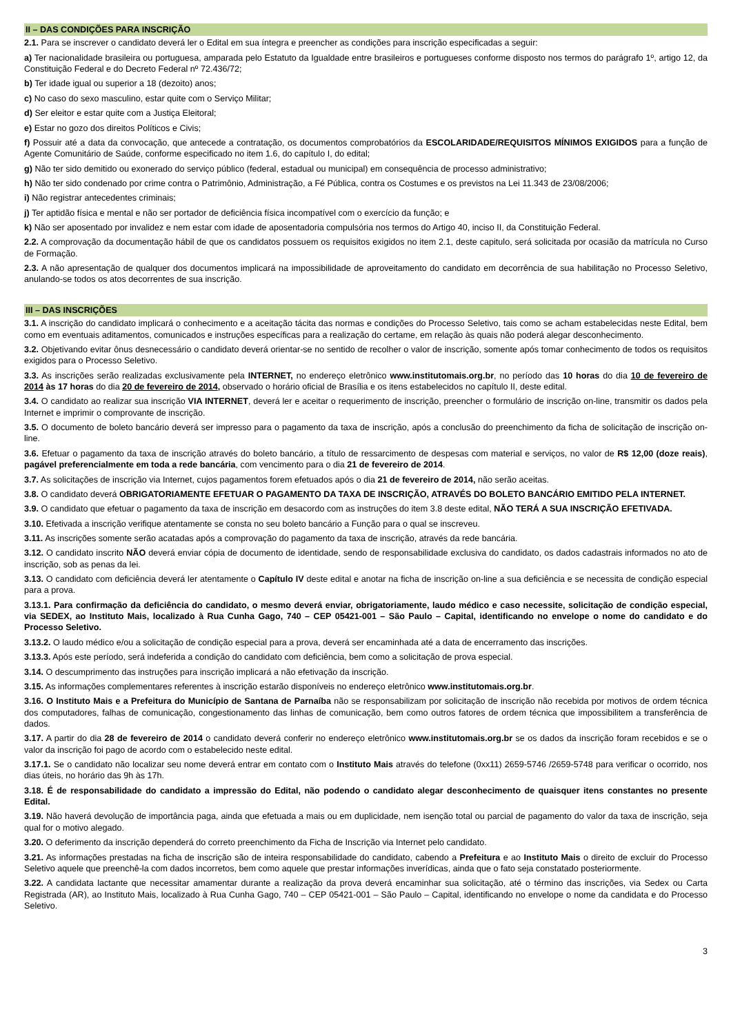II – DAS CONDIÇÕES PARA INSCRIÇÃO
2.1. Para se inscrever o candidato deverá ler o Edital em sua íntegra e preencher as condições para inscrição especificadas a seguir:
a) Ter nacionalidade brasileira ou portuguesa, amparada pelo Estatuto da Igualdade entre brasileiros e portugueses conforme disposto nos termos do parágrafo 1º, artigo 12, da Constituição Federal e do Decreto Federal nº 72.436/72;
b) Ter idade igual ou superior a 18 (dezoito) anos;
c) No caso do sexo masculino, estar quite com o Serviço Militar;
d) Ser eleitor e estar quite com a Justiça Eleitoral;
e) Estar no gozo dos direitos Políticos e Civis;
f) Possuir até a data da convocação, que antecede a contratação, os documentos comprobatórios da ESCOLARIDADE/REQUISITOS MÍNIMOS EXIGIDOS para a função de Agente Comunitário de Saúde, conforme especificado no item 1.6, do capítulo I, do edital;
g) Não ter sido demitido ou exonerado do serviço público (federal, estadual ou municipal) em consequência de processo administrativo;
h) Não ter sido condenado por crime contra o Patrimônio, Administração, a Fé Pública, contra os Costumes e os previstos na Lei 11.343 de 23/08/2006;
i) Não registrar antecedentes criminais;
j) Ter aptidão física e mental e não ser portador de deficiência física incompatível com o exercício da função; e
k) Não ser aposentado por invalidez e nem estar com idade de aposentadoria compulsória nos termos do Artigo 40, inciso II, da Constituição Federal.
2.2. A comprovação da documentação hábil de que os candidatos possuem os requisitos exigidos no item 2.1, deste capitulo, será solicitada por ocasião da matrícula no Curso de Formação.
2.3. A não apresentação de qualquer dos documentos implicará na impossibilidade de aproveitamento do candidato em decorrência de sua habilitação no Processo Seletivo, anulando-se todos os atos decorrentes de sua inscrição.
III – DAS INSCRIÇÕES
3.1. A inscrição do candidato implicará o conhecimento e a aceitação tácita das normas e condições do Processo Seletivo, tais como se acham estabelecidas neste Edital, bem como em eventuais aditamentos, comunicados e instruções específicas para a realização do certame, em relação às quais não poderá alegar desconhecimento.
3.2. Objetivando evitar ônus desnecessário o candidato deverá orientar-se no sentido de recolher o valor de inscrição, somente após tomar conhecimento de todos os requisitos exigidos para o Processo Seletivo.
3.3. As inscrições serão realizadas exclusivamente pela INTERNET, no endereço eletrônico www.institutomais.org.br, no período das 10 horas do dia 10 de fevereiro de 2014 às 17 horas do dia 20 de fevereiro de 2014, observado o horário oficial de Brasília e os itens estabelecidos no capítulo II, deste edital.
3.4. O candidato ao realizar sua inscrição VIA INTERNET, deverá ler e aceitar o requerimento de inscrição, preencher o formulário de inscrição on-line, transmitir os dados pela Internet e imprimir o comprovante de inscrição.
3.5. O documento de boleto bancário deverá ser impresso para o pagamento da taxa de inscrição, após a conclusão do preenchimento da ficha de solicitação de inscrição on-line.
3.6. Efetuar o pagamento da taxa de inscrição através do boleto bancário, a título de ressarcimento de despesas com material e serviços, no valor de R$ 12,00 (doze reais), pagável preferencialmente em toda a rede bancária, com vencimento para o dia 21 de fevereiro de 2014.
3.7. As solicitações de inscrição via Internet, cujos pagamentos forem efetuados após o dia 21 de fevereiro de 2014, não serão aceitas.
3.8. O candidato deverá OBRIGATORIAMENTE EFETUAR O PAGAMENTO DA TAXA DE INSCRIÇÃO, ATRAVÉS DO BOLETO BANCÁRIO EMITIDO PELA INTERNET.
3.9. O candidato que efetuar o pagamento da taxa de inscrição em desacordo com as instruções do item 3.8 deste edital, NÃO TERÁ A SUA INSCRIÇÃO EFETIVADA.
3.10. Efetivada a inscrição verifique atentamente se consta no seu boleto bancário a Função para o qual se inscreveu.
3.11. As inscrições somente serão acatadas após a comprovação do pagamento da taxa de inscrição, através da rede bancária.
3.12. O candidato inscrito NÃO deverá enviar cópia de documento de identidade, sendo de responsabilidade exclusiva do candidato, os dados cadastrais informados no ato de inscrição, sob as penas da lei.
3.13. O candidato com deficiência deverá ler atentamente o Capítulo IV deste edital e anotar na ficha de inscrição on-line a sua deficiência e se necessita de condição especial para a prova.
3.13.1. Para confirmação da deficiência do candidato, o mesmo deverá enviar, obrigatoriamente, laudo médico e caso necessite, solicitação de condição especial, via SEDEX, ao Instituto Mais, localizado à Rua Cunha Gago, 740 – CEP 05421-001 – São Paulo – Capital, identificando no envelope o nome do candidato e do Processo Seletivo.
3.13.2. O laudo médico e/ou a solicitação de condição especial para a prova, deverá ser encaminhada até a data de encerramento das inscrições.
3.13.3. Após este período, será indeferida a condição do candidato com deficiência, bem como a solicitação de prova especial.
3.14. O descumprimento das instruções para inscrição implicará a não efetivação da inscrição.
3.15. As informações complementares referentes à inscrição estarão disponíveis no endereço eletrônico www.institutomais.org.br.
3.16. O Instituto Mais e a Prefeitura do Município de Santana de Parnaíba não se responsabilizam por solicitação de inscrição não recebida por motivos de ordem técnica dos computadores, falhas de comunicação, congestionamento das linhas de comunicação, bem como outros fatores de ordem técnica que impossibilitem a transferência de dados.
3.17. A partir do dia 28 de fevereiro de 2014 o candidato deverá conferir no endereço eletrônico www.institutomais.org.br se os dados da inscrição foram recebidos e se o valor da inscrição foi pago de acordo com o estabelecido neste edital.
3.17.1. Se o candidato não localizar seu nome deverá entrar em contato com o Instituto Mais através do telefone (0xx11) 2659-5746 /2659-5748 para verificar o ocorrido, nos dias úteis, no horário das 9h às 17h.
3.18. É de responsabilidade do candidato a impressão do Edital, não podendo o candidato alegar desconhecimento de quaisquer itens constantes no presente Edital.
3.19. Não haverá devolução de importância paga, ainda que efetuada a mais ou em duplicidade, nem isenção total ou parcial de pagamento do valor da taxa de inscrição, seja qual for o motivo alegado.
3.20. O deferimento da inscrição dependerá do correto preenchimento da Ficha de Inscrição via Internet pelo candidato.
3.21. As informações prestadas na ficha de inscrição são de inteira responsabilidade do candidato, cabendo a Prefeitura e ao Instituto Mais o direito de excluir do Processo Seletivo aquele que preenchê-la com dados incorretos, bem como aquele que prestar informações inverídicas, ainda que o fato seja constatado posteriormente.
3.22. A candidata lactante que necessitar amamentar durante a realização da prova deverá encaminhar sua solicitação, até o término das inscrições, via Sedex ou Carta Registrada (AR), ao Instituto Mais, localizado à Rua Cunha Gago, 740 – CEP 05421-001 – São Paulo – Capital, identificando no envelope o nome da candidata e do Processo Seletivo.
3